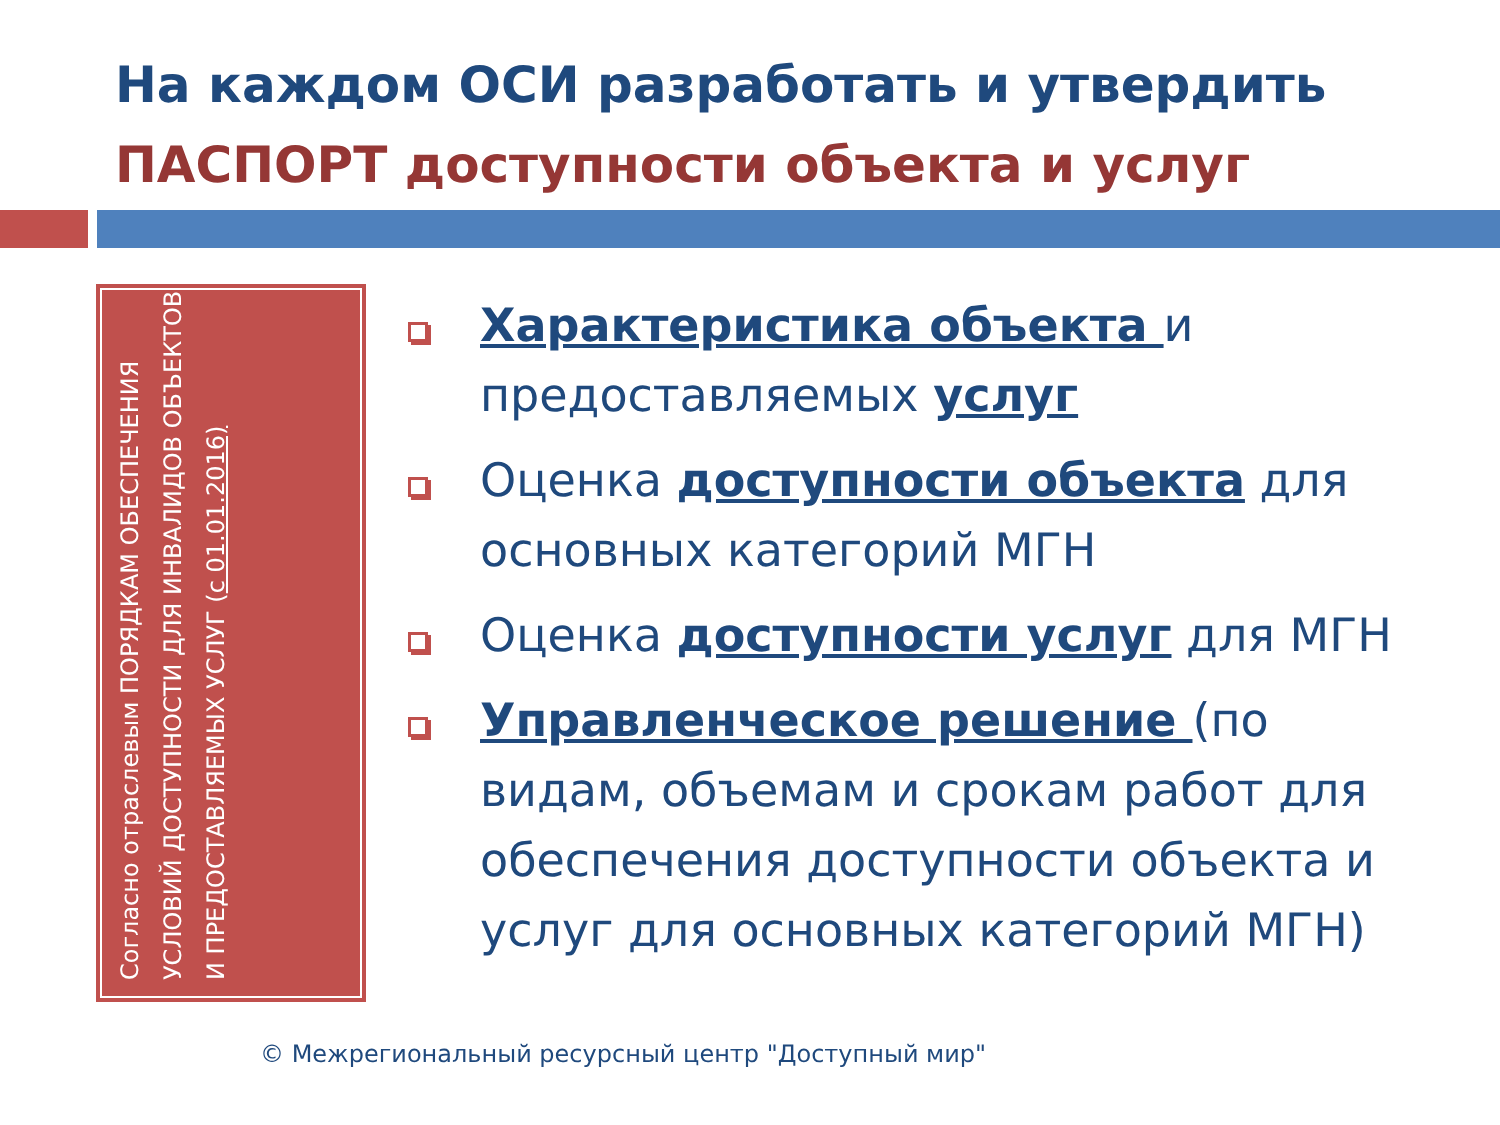На каждом ОСИ разработать и утвердить
ПАСПОРТ доступности объекта и услуг
Согласно отраслевым ПОРЯДКАМ ОБЕСПЕЧЕНИЯ УСЛОВИЙ ДОСТУПНОСТИ ДЛЯ ИНВАЛИДОВ ОБЪЕКТОВ И ПРЕДОСТАВЛЯЕМЫХ УСЛУГ (с 01.01.2016)
Характеристика объекта и предоставляемых услуг
Оценка доступности объекта для основных категорий МГН
Оценка доступности услуг для МГН
Управленческое решение (по видам, объемам и срокам работ для обеспечения доступности объекта и услуг для основных категорий МГН)
© Межрегиональный ресурсный центр "Доступный мир"